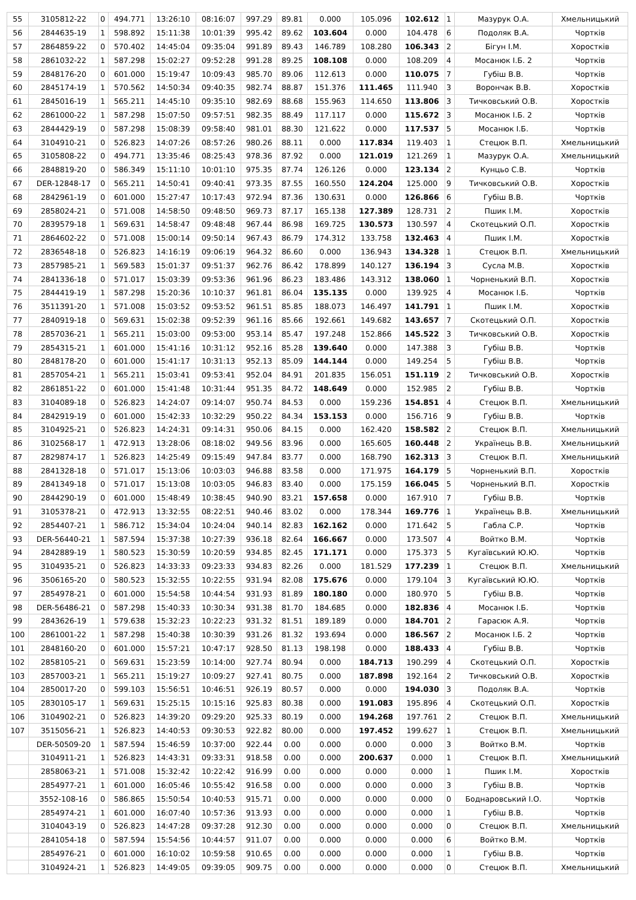| 55 | 3105812-22 | 0 | 494.771 | 13:26:10 | 08:16:07 | 997.29 | 89.81 | 0.000 | 105.096 | 102.612 | 1 | Мазурук О.А. | Хмельницький |
| 56 | 2844635-19 | 1 | 598.892 | 15:11:38 | 10:01:39 | 995.42 | 89.62 | 103.604 | 0.000 | 104.478 | 6 | Подоляк В.А. | Чортків |
| 57 | 2864859-22 | 0 | 570.402 | 14:45:04 | 09:35:04 | 991.89 | 89.43 | 146.789 | 108.280 | 106.343 | 2 | Бігун І.М. | Хоростків |
| 58 | 2861032-22 | 1 | 587.298 | 15:02:27 | 09:52:28 | 991.28 | 89.25 | 108.108 | 0.000 | 108.209 | 4 | Мосанюк І.Б. 2 | Чортків |
| 59 | 2848176-20 | 0 | 601.000 | 15:19:47 | 10:09:43 | 985.70 | 89.06 | 112.613 | 0.000 | 110.075 | 7 | Губіш В.В. | Чортків |
| 60 | 2845174-19 | 1 | 570.562 | 14:50:34 | 09:40:35 | 982.74 | 88.87 | 151.376 | 111.465 | 111.940 | 3 | Ворончак В.В. | Хоростків |
| 61 | 2845016-19 | 1 | 565.211 | 14:45:10 | 09:35:10 | 982.69 | 88.68 | 155.963 | 114.650 | 113.806 | 3 | Тичковський О.В. | Хоростків |
| 62 | 2861000-22 | 1 | 587.298 | 15:07:50 | 09:57:51 | 982.35 | 88.49 | 117.117 | 0.000 | 115.672 | 3 | Мосанюк І.Б. 2 | Чортків |
| 63 | 2844429-19 | 0 | 587.298 | 15:08:39 | 09:58:40 | 981.01 | 88.30 | 121.622 | 0.000 | 117.537 | 5 | Мосанюк І.Б. | Чортків |
| 64 | 3104910-21 | 0 | 526.823 | 14:07:26 | 08:57:26 | 980.26 | 88.11 | 0.000 | 117.834 | 119.403 | 1 | Стецюк В.П. | Хмельницький |
| 65 | 3105808-22 | 0 | 494.771 | 13:35:46 | 08:25:43 | 978.36 | 87.92 | 0.000 | 121.019 | 121.269 | 1 | Мазурук О.А. | Хмельницький |
| 66 | 2848819-20 | 0 | 586.349 | 15:11:10 | 10:01:10 | 975.35 | 87.74 | 126.126 | 0.000 | 123.134 | 2 | Кунцьо С.В. | Чортків |
| 67 | DER-12848-17 | 0 | 565.211 | 14:50:41 | 09:40:41 | 973.35 | 87.55 | 160.550 | 124.204 | 125.000 | 9 | Тичковський О.В. | Хоростків |
| 68 | 2842961-19 | 0 | 601.000 | 15:27:47 | 10:17:43 | 972.94 | 87.36 | 130.631 | 0.000 | 126.866 | 6 | Губіш В.В. | Чортків |
| 69 | 2858024-21 | 0 | 571.008 | 14:58:50 | 09:48:50 | 969.73 | 87.17 | 165.138 | 127.389 | 128.731 | 2 | Пшик І.М. | Хоростків |
| 70 | 2839579-18 | 1 | 569.631 | 14:58:47 | 09:48:48 | 967.44 | 86.98 | 169.725 | 130.573 | 130.597 | 4 | Скотецький О.П. | Хоростків |
| 71 | 2864602-22 | 0 | 571.008 | 15:00:14 | 09:50:14 | 967.43 | 86.79 | 174.312 | 133.758 | 132.463 | 4 | Пшик І.М. | Хоростків |
| 72 | 2836548-18 | 0 | 526.823 | 14:16:19 | 09:06:19 | 964.32 | 86.60 | 0.000 | 136.943 | 134.328 | 1 | Стецюк В.П. | Хмельницький |
| 73 | 2857985-21 | 1 | 569.583 | 15:01:37 | 09:51:37 | 962.76 | 86.42 | 178.899 | 140.127 | 136.194 | 3 | Сусла М.В. | Хоростків |
| 74 | 2841336-18 | 0 | 571.017 | 15:03:39 | 09:53:36 | 961.96 | 86.23 | 183.486 | 143.312 | 138.060 | 1 | Чорненький В.П. | Хоростків |
| 75 | 2844419-19 | 1 | 587.298 | 15:20:36 | 10:10:37 | 961.81 | 86.04 | 135.135 | 0.000 | 139.925 | 4 | Мосанюк І.Б. | Чортків |
| 76 | 3511391-20 | 1 | 571.008 | 15:03:52 | 09:53:52 | 961.51 | 85.85 | 188.073 | 146.497 | 141.791 | 1 | Пшик І.М. | Хоростків |
| 77 | 2840919-18 | 0 | 569.631 | 15:02:38 | 09:52:39 | 961.16 | 85.66 | 192.661 | 149.682 | 143.657 | 7 | Скотецький О.П. | Хоростків |
| 78 | 2857036-21 | 1 | 565.211 | 15:03:00 | 09:53:00 | 953.14 | 85.47 | 197.248 | 152.866 | 145.522 | 3 | Тичковський О.В. | Хоростків |
| 79 | 2854315-21 | 1 | 601.000 | 15:41:16 | 10:31:12 | 952.16 | 85.28 | 139.640 | 0.000 | 147.388 | 3 | Губіш В.В. | Чортків |
| 80 | 2848178-20 | 0 | 601.000 | 15:41:17 | 10:31:13 | 952.13 | 85.09 | 144.144 | 0.000 | 149.254 | 5 | Губіш В.В. | Чортків |
| 81 | 2857054-21 | 1 | 565.211 | 15:03:41 | 09:53:41 | 952.04 | 84.91 | 201.835 | 156.051 | 151.119 | 2 | Тичковський О.В. | Хоростків |
| 82 | 2861851-22 | 0 | 601.000 | 15:41:48 | 10:31:44 | 951.35 | 84.72 | 148.649 | 0.000 | 152.985 | 2 | Губіш В.В. | Чортків |
| 83 | 3104089-18 | 0 | 526.823 | 14:24:07 | 09:14:07 | 950.74 | 84.53 | 0.000 | 159.236 | 154.851 | 4 | Стецюк В.П. | Хмельницький |
| 84 | 2842919-19 | 0 | 601.000 | 15:42:33 | 10:32:29 | 950.22 | 84.34 | 153.153 | 0.000 | 156.716 | 9 | Губіш В.В. | Чортків |
| 85 | 3104925-21 | 0 | 526.823 | 14:24:31 | 09:14:31 | 950.06 | 84.15 | 0.000 | 162.420 | 158.582 | 2 | Стецюк В.П. | Хмельницький |
| 86 | 3102568-17 | 1 | 472.913 | 13:28:06 | 08:18:02 | 949.56 | 83.96 | 0.000 | 165.605 | 160.448 | 2 | Українець В.В. | Хмельницький |
| 87 | 2829874-17 | 1 | 526.823 | 14:25:49 | 09:15:49 | 947.84 | 83.77 | 0.000 | 168.790 | 162.313 | 3 | Стецюк В.П. | Хмельницький |
| 88 | 2841328-18 | 0 | 571.017 | 15:13:06 | 10:03:03 | 946.88 | 83.58 | 0.000 | 171.975 | 164.179 | 5 | Чорненький В.П. | Хоростків |
| 89 | 2841349-18 | 0 | 571.017 | 15:13:08 | 10:03:05 | 946.83 | 83.40 | 0.000 | 175.159 | 166.045 | 5 | Чорненький В.П. | Хоростків |
| 90 | 2844290-19 | 0 | 601.000 | 15:48:49 | 10:38:45 | 940.90 | 83.21 | 157.658 | 0.000 | 167.910 | 7 | Губіш В.В. | Чортків |
| 91 | 3105378-21 | 0 | 472.913 | 13:32:55 | 08:22:51 | 940.46 | 83.02 | 0.000 | 178.344 | 169.776 | 1 | Українець В.В. | Хмельницький |
| 92 | 2854407-21 | 1 | 586.712 | 15:34:04 | 10:24:04 | 940.14 | 82.83 | 162.162 | 0.000 | 171.642 | 5 | Габла С.Р. | Чортків |
| 93 | DER-56440-21 | 1 | 587.594 | 15:37:38 | 10:27:39 | 936.18 | 82.64 | 166.667 | 0.000 | 173.507 | 4 | Войтко В.М. | Чортків |
| 94 | 2842889-19 | 1 | 580.523 | 15:30:59 | 10:20:59 | 934.85 | 82.45 | 171.171 | 0.000 | 175.373 | 5 | Кугаївський Ю.Ю. | Чортків |
| 95 | 3104935-21 | 0 | 526.823 | 14:33:33 | 09:23:33 | 934.83 | 82.26 | 0.000 | 181.529 | 177.239 | 1 | Стецюк В.П. | Хмельницький |
| 96 | 3506165-20 | 0 | 580.523 | 15:32:55 | 10:22:55 | 931.94 | 82.08 | 175.676 | 0.000 | 179.104 | 3 | Кугаївський Ю.Ю. | Чортків |
| 97 | 2854978-21 | 0 | 601.000 | 15:54:58 | 10:44:54 | 931.93 | 81.89 | 180.180 | 0.000 | 180.970 | 5 | Губіш В.В. | Чортків |
| 98 | DER-56486-21 | 0 | 587.298 | 15:40:33 | 10:30:34 | 931.38 | 81.70 | 184.685 | 0.000 | 182.836 | 4 | Мосанюк І.Б. | Чортків |
| 99 | 2843626-19 | 1 | 579.638 | 15:32:23 | 10:22:23 | 931.32 | 81.51 | 189.189 | 0.000 | 184.701 | 2 | Гарасюк А.Я. | Чортків |
| 100 | 2861001-22 | 1 | 587.298 | 15:40:38 | 10:30:39 | 931.26 | 81.32 | 193.694 | 0.000 | 186.567 | 2 | Мосанюк І.Б. 2 | Чортків |
| 101 | 2848160-20 | 0 | 601.000 | 15:57:21 | 10:47:17 | 928.50 | 81.13 | 198.198 | 0.000 | 188.433 | 4 | Губіш В.В. | Чортків |
| 102 | 2858105-21 | 0 | 569.631 | 15:23:59 | 10:14:00 | 927.74 | 80.94 | 0.000 | 184.713 | 190.299 | 4 | Скотецький О.П. | Хоростків |
| 103 | 2857003-21 | 1 | 565.211 | 15:19:27 | 10:09:27 | 927.41 | 80.75 | 0.000 | 187.898 | 192.164 | 2 | Тичковський О.В. | Хоростків |
| 104 | 2850017-20 | 0 | 599.103 | 15:56:51 | 10:46:51 | 926.19 | 80.57 | 0.000 | 0.000 | 194.030 | 3 | Подоляк В.А. | Чортків |
| 105 | 2830105-17 | 1 | 569.631 | 15:25:15 | 10:15:16 | 925.83 | 80.38 | 0.000 | 191.083 | 195.896 | 4 | Скотецький О.П. | Хоростків |
| 106 | 3104902-21 | 0 | 526.823 | 14:39:20 | 09:29:20 | 925.33 | 80.19 | 0.000 | 194.268 | 197.761 | 2 | Стецюк В.П. | Хмельницький |
| 107 | 3515056-21 | 1 | 526.823 | 14:40:53 | 09:30:53 | 922.82 | 80.00 | 0.000 | 197.452 | 199.627 | 1 | Стецюк В.П. | Хмельницький |
| | DER-50509-20 | 1 | 587.594 | 15:46:59 | 10:37:00 | 922.44 | 0.00 | 0.000 | 0.000 | 0.000 | 3 | Войтко В.М. | Чортків |
| | 3104911-21 | 1 | 526.823 | 14:43:31 | 09:33:31 | 918.58 | 0.00 | 0.000 | 200.637 | 0.000 | 1 | Стецюк В.П. | Хмельницький |
| | 2858063-21 | 1 | 571.008 | 15:32:42 | 10:22:42 | 916.99 | 0.00 | 0.000 | 0.000 | 0.000 | 1 | Пшик І.М. | Хоростків |
| | 2854977-21 | 1 | 601.000 | 16:05:46 | 10:55:42 | 916.58 | 0.00 | 0.000 | 0.000 | 0.000 | 3 | Губіш В.В. | Чортків |
| | 3552-108-16 | 0 | 586.865 | 15:50:54 | 10:40:53 | 915.71 | 0.00 | 0.000 | 0.000 | 0.000 | 0 | Боднаровський І.О. | Чортків |
| | 2854974-21 | 1 | 601.000 | 16:07:40 | 10:57:36 | 913.93 | 0.00 | 0.000 | 0.000 | 0.000 | 1 | Губіш В.В. | Чортків |
| | 3104043-19 | 0 | 526.823 | 14:47:28 | 09:37:28 | 912.30 | 0.00 | 0.000 | 0.000 | 0.000 | 0 | Стецюк В.П. | Хмельницький |
| | 2841054-18 | 0 | 587.594 | 15:54:56 | 10:44:57 | 911.07 | 0.00 | 0.000 | 0.000 | 0.000 | 6 | Войтко В.М. | Чортків |
| | 2854976-21 | 0 | 601.000 | 16:10:02 | 10:59:58 | 910.65 | 0.00 | 0.000 | 0.000 | 0.000 | 1 | Губіш В.В. | Чортків |
| | 3104924-21 | 1 | 526.823 | 14:49:05 | 09:39:05 | 909.75 | 0.00 | 0.000 | 0.000 | 0.000 | 0 | Стецюк В.П. | Хмельницький |